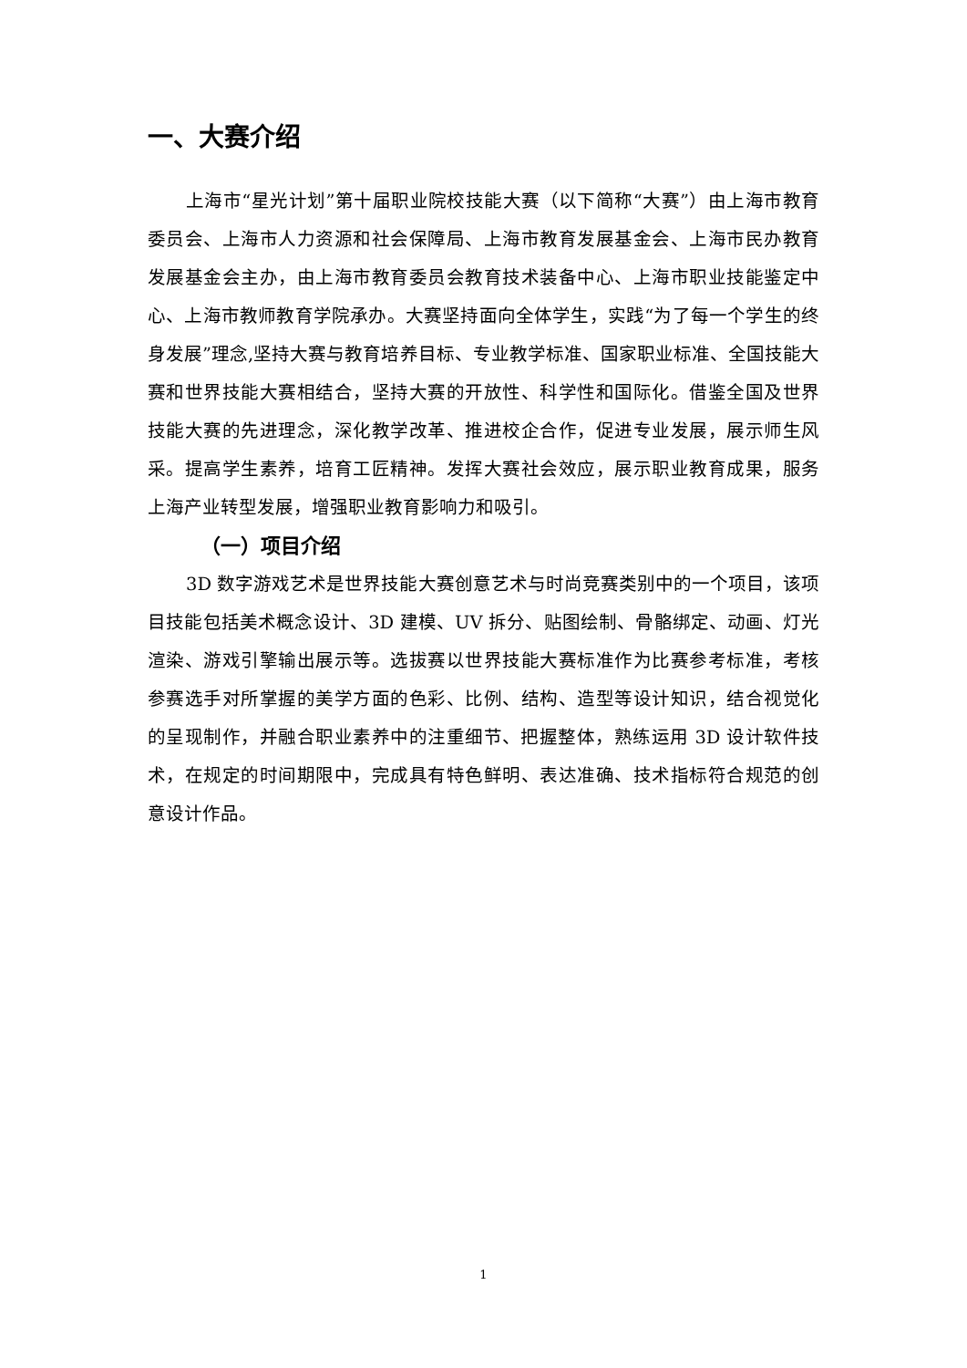一、大赛介绍
上海市“星光计划”第十届职业院校技能大赛（以下简称“大赛”）由上海市教育委员会、上海市人力资源和社会保障局、上海市教育发展基金会、上海市民办教育发展基金会主办，由上海市教育委员会教育技术装备中心、上海市职业技能鉴定中心、上海市教师教育学院承办。大赛坚持面向全体学生，实践“为了每一个学生的终身发展”理念,坚持大赛与教育培养目标、专业教学标准、国家职业标准、全国技能大赛和世界技能大赛相结合，坚持大赛的开放性、科学性和国际化。借鉴全国及世界技能大赛的先进理念，深化教学改革、推进校企合作，促进专业发展，展示师生风采。提高学生素养，培育工匠精神。发挥大赛社会效应，展示职业教育成果，服务上海产业转型发展，增强职业教育影响力和吸引。
（一）项目介绍
3D 数字游戏艺术是世界技能大赛创意艺术与时尚竞赛类别中的一个项目，该项目技能包括美术概念设计、3D 建模、UV 拆分、贴图绘制、骨骼绑定、动画、灯光渲染、游戏引擎输出展示等。选拔赛以世界技能大赛标准作为比赛参考标准，考核参赛选手对所掌握的美学方面的色彩、比例、结构、造型等设计知识，结合视觉化的呈现制作，并融合职业素养中的注重细节、把握整体，熟练运用 3D 设计软件技术，在规定的时间期限中，完成具有特色鲜明、表达准确、技术指标符合规范的创意设计作品。
1